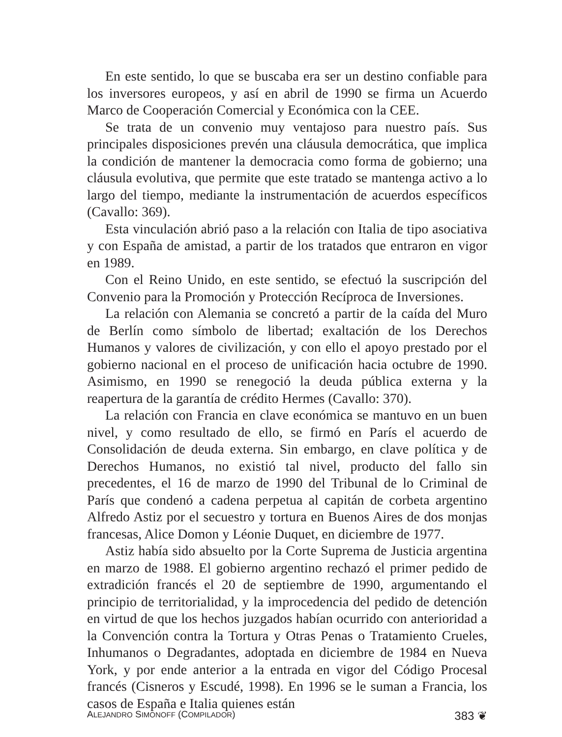En este sentido, lo que se buscaba era ser un destino confiable para los inversores europeos, y así en abril de 1990 se firma un Acuerdo Marco de Cooperación Comercial y Económica con la CEE.
Se trata de un convenio muy ventajoso para nuestro país. Sus principales disposiciones prevén una cláusula democrática, que implica la condición de mantener la democracia como forma de gobierno; una cláusula evolutiva, que permite que este tratado se mantenga activo a lo largo del tiempo, mediante la instrumentación de acuerdos específicos (Cavallo: 369).
Esta vinculación abrió paso a la relación con Italia de tipo asociativa y con España de amistad, a partir de los tratados que entraron en vigor en 1989.
Con el Reino Unido, en este sentido, se efectuó la suscripción del Convenio para la Promoción y Protección Recíproca de Inversiones.
La relación con Alemania se concretó a partir de la caída del Muro de Berlín como símbolo de libertad; exaltación de los Derechos Humanos y valores de civilización, y con ello el apoyo prestado por el gobierno nacional en el proceso de unificación hacia octubre de 1990. Asimismo, en 1990 se renegoció la deuda pública externa y la reapertura de la garantía de crédito Hermes (Cavallo: 370).
La relación con Francia en clave económica se mantuvo en un buen nivel, y como resultado de ello, se firmó en París el acuerdo de Consolidación de deuda externa. Sin embargo, en clave política y de Derechos Humanos, no existió tal nivel, producto del fallo sin precedentes, el 16 de marzo de 1990 del Tribunal de lo Criminal de París que condenó a cadena perpetua al capitán de corbeta argentino Alfredo Astiz por el secuestro y tortura en Buenos Aires de dos monjas francesas, Alice Domon y Léonie Duquet, en diciembre de 1977.
Astiz había sido absuelto por la Corte Suprema de Justicia argentina en marzo de 1988. El gobierno argentino rechazó el primer pedido de extradición francés el 20 de septiembre de 1990, argumentando el principio de territorialidad, y la improcedencia del pedido de detención en virtud de que los hechos juzgados habían ocurrido con anterioridad a la Convención contra la Tortura y Otras Penas o Tratamiento Crueles, Inhumanos o Degradantes, adoptada en diciembre de 1984 en Nueva York, y por ende anterior a la entrada en vigor del Código Procesal francés (Cisneros y Escudé, 1998). En 1996 se le suman a Francia, los casos de España e Italia quienes están
ALEJANDRO SIMONOFF (COMPILADOR) 383 ❦